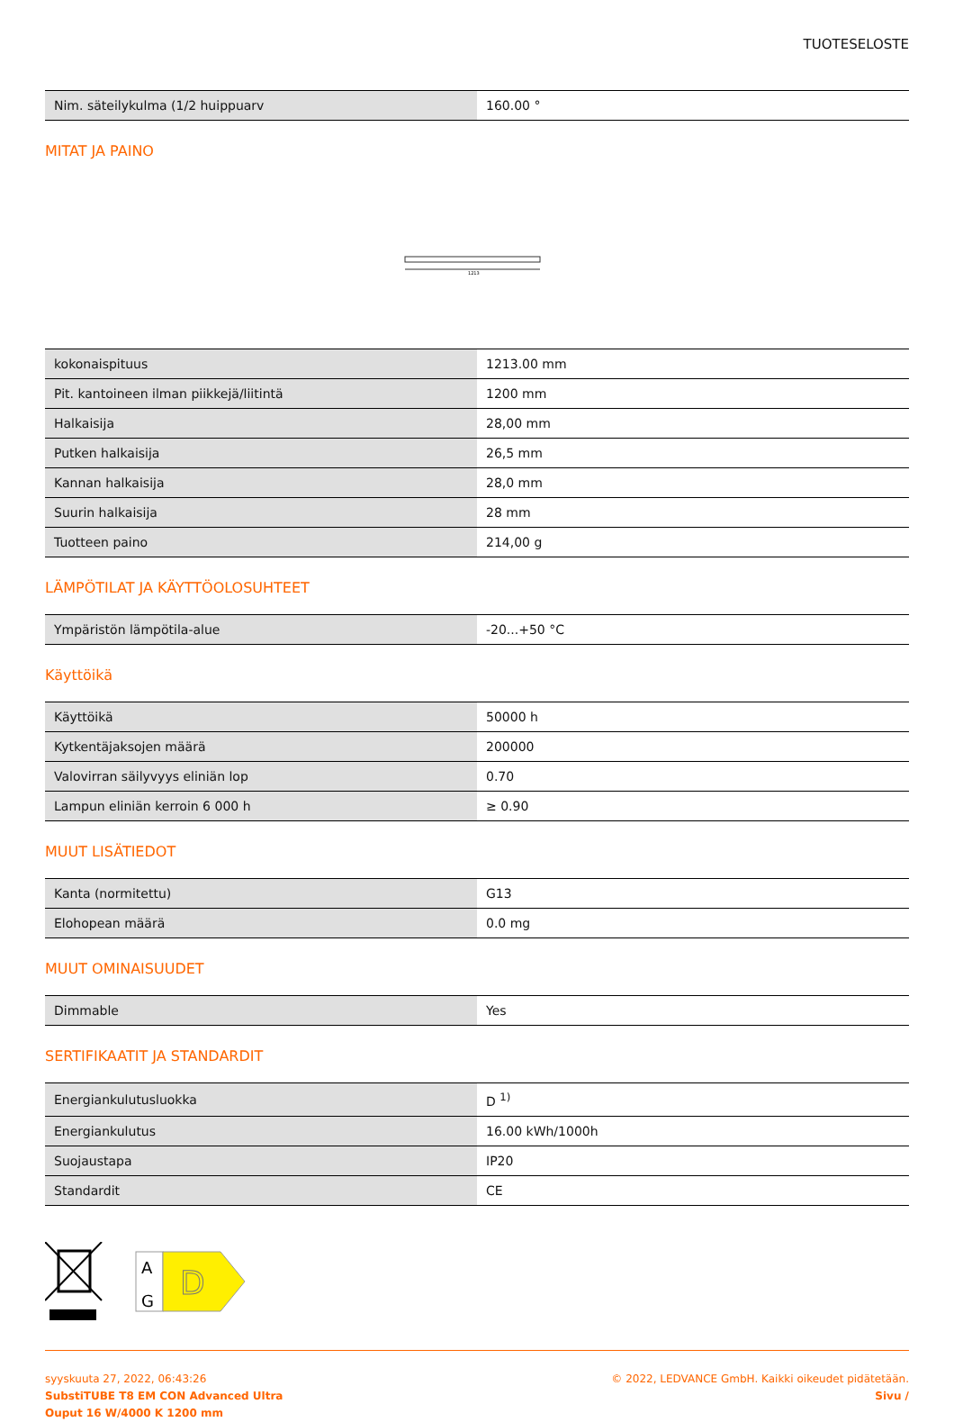TUOTESELOSTE
| Nim. säteilykulma (1/2 huippuarv | 160.00 ° |
MITAT JA PAINO
1213
| kokonaispituus | 1213.00 mm |
| Pit. kantoineen ilman piikkejä/liitintä | 1200 mm |
| Halkaisija | 28,00 mm |
| Putken halkaisija | 26,5 mm |
| Kannan halkaisija | 28,0 mm |
| Suurin halkaisija | 28 mm |
| Tuotteen paino | 214,00 g |
LÄMPÖTILAT JA KÄYTTÖOLOSUHTEET
| Ympäristön lämpötila-alue | -20...+50 °C |
Käyttöikä
| Käyttöikä | 50000 h |
| Kytkentäjaksojen määrä | 200000 |
| Valovirran säilyvyys eliniän lop | 0.70 |
| Lampun eliniän kerroin 6 000 h | ≥ 0.90 |
MUUT LISÄTIEDOT
| Kanta (normitettu) | G13 |
| Elohopean määrä | 0.0 mg |
MUUT OMINAISUUDET
| Dimmable | Yes |
SERTIFIKAATIT JA STANDARDIT
| Energiankulutusluokka | D <sup>1)</sup> |
| Energiankulutus | 16.00 kWh/1000h |
| Suojaustapa | IP20 |
| Standardit | CE |
A
G
D
syyskuuta 27, 2022, 06:43:26
SubstiTUBE T8 EM CON Advanced Ultra
Ouput 16 W/4000 K 1200 mm
© 2022, LEDVANCE GmbH. Kaikki oikeudet pidätetään.
Sivu /